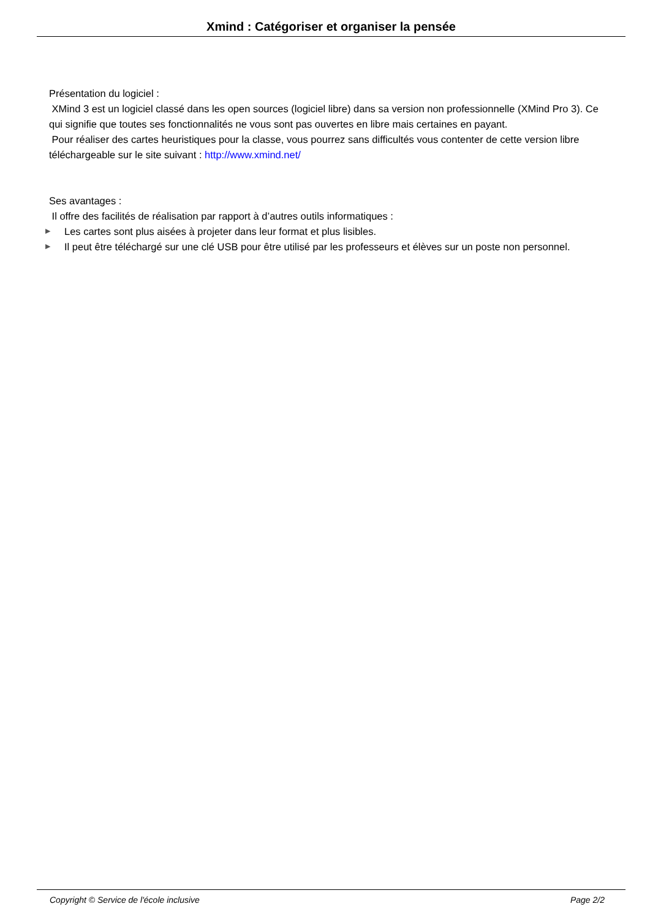Xmind : Catégoriser et organiser la pensée
Présentation du logiciel :
XMind 3 est un logiciel classé dans les open sources (logiciel libre) dans sa version non professionnelle (XMind Pro 3). Ce qui signifie que toutes ses fonctionnalités ne vous sont pas ouvertes en libre mais certaines en payant.
Pour réaliser des cartes heuristiques pour la classe, vous pourrez sans difficultés vous contenter de cette version libre téléchargeable sur le site suivant : http://www.xmind.net/
Ses avantages :
Il offre des facilités de réalisation par rapport à d’autres outils informatiques :
▶ Les cartes sont plus aisées à projeter dans leur format et plus lisibles.
▶ Il peut être téléchargé sur une clé USB pour être utilisé par les professeurs et élèves sur un poste non personnel.
Copyright © Service de l'école inclusive Page 2/2